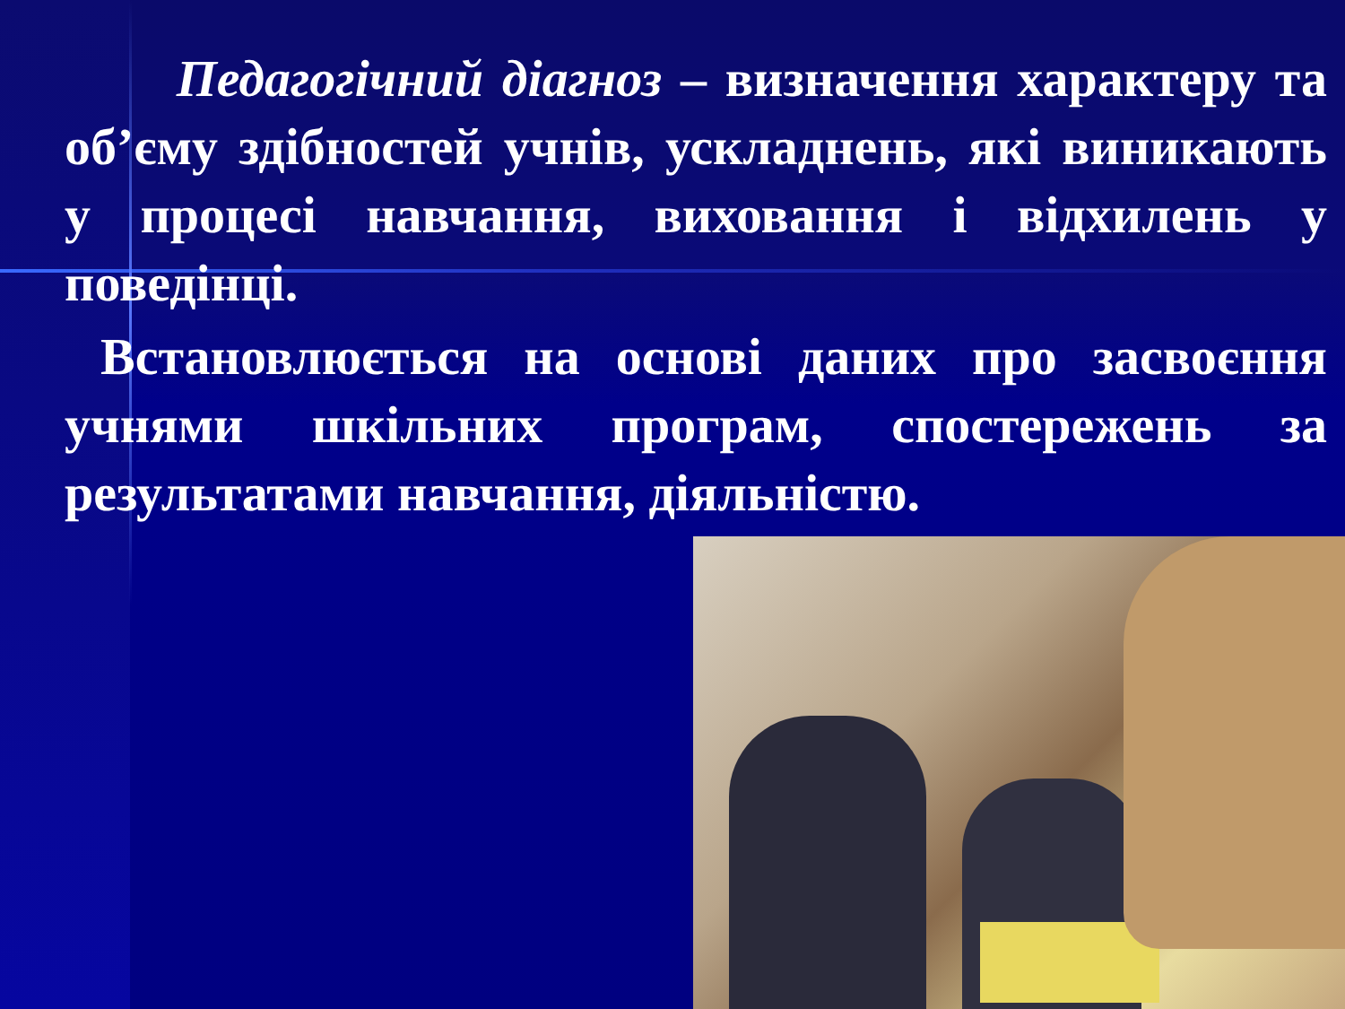Педагогічний діагноз – визначення характеру та об’єму здібностей учнів, ускладнень, які виникають у процесі навчання, виховання і відхилень у поведінці.
Встановлюється на основі даних про засвоєння учнями шкільних програм, спостережень за результатами навчання, діяльністю.